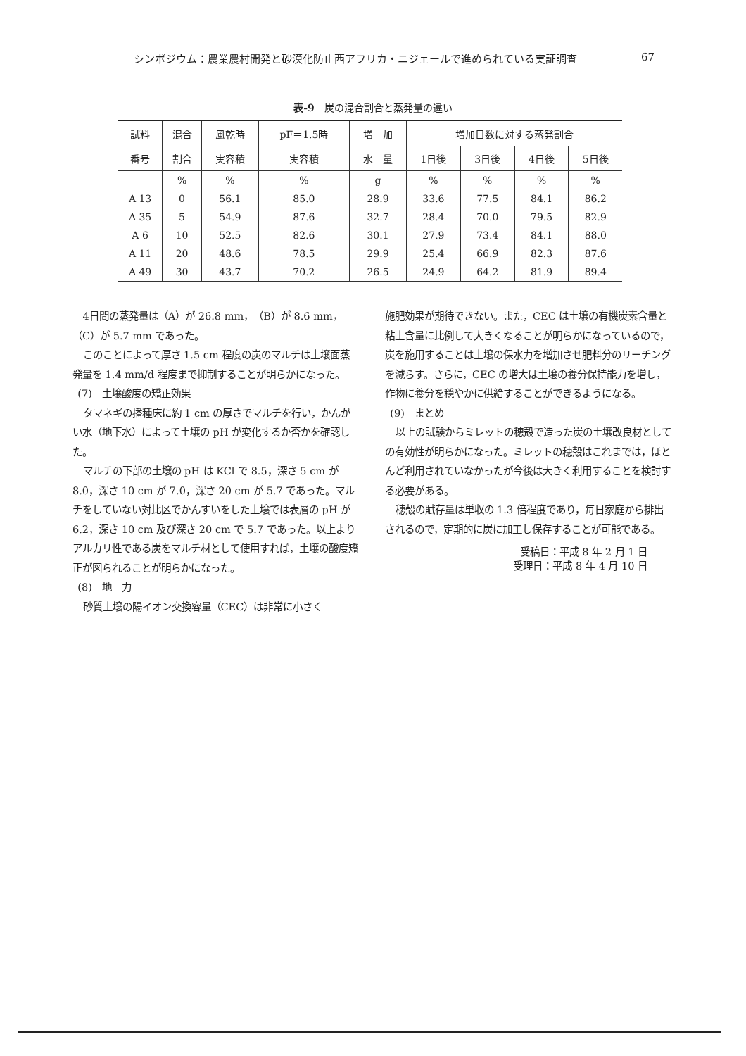シンポジウム：農業農村開発と砂漠化防止西アフリカ・ニジェールで進められている実証調査 67
表-9　炭の混合割合と蒸発量の違い
| 試料 | 混合 | 風乾時 | pF＝1.5時 | 増 加 | 増加日数に対する蒸発割合 | | | |
| --- | --- | --- | --- | --- | --- | --- | --- | --- |
| 番号 | 割合 | 実容積 | 実容積 | 水 量 | 1日後 | 3日後 | 4日後 | 5日後 |
| | % | % | % | g | % | % | % | % |
| A 13 | 0 | 56.1 | 85.0 | 28.9 | 33.6 | 77.5 | 84.1 | 86.2 |
| A 35 | 5 | 54.9 | 87.6 | 32.7 | 28.4 | 70.0 | 79.5 | 82.9 |
| A 6 | 10 | 52.5 | 82.6 | 30.1 | 27.9 | 73.4 | 84.1 | 88.0 |
| A 11 | 20 | 48.6 | 78.5 | 29.9 | 25.4 | 66.9 | 82.3 | 87.6 |
| A 49 | 30 | 43.7 | 70.2 | 26.5 | 24.9 | 64.2 | 81.9 | 89.4 |
4日間の蒸発量は（A）が 26.8 mm，（B）が 8.6 mm，（C）が 5.7 mm であった。
このことによって厚さ 1.5 cm 程度の炭のマルチは土壌面蒸発量を 1.4 mm/d 程度まで抑制することが明らかになった。
(7)　土壌酸度の矯正効果
タマネギの播種床に約 1 cm の厚さでマルチを行い，かんがい水（地下水）によって土壌の pH が変化するか否かを確認した。
マルチの下部の土壌の pH は KCl で 8.5，深さ 5 cm が 8.0，深さ 10 cm が 7.0，深さ 20 cm が 5.7 であった。マルチをしていない対比区でかんすいをした土壌では表層の pH が 6.2，深さ 10 cm 及び深さ 20 cm で 5.7 であった。以上よりアルカリ性である炭をマルチ材として使用すれば，土壌の酸度矯正が図られることが明らかになった。
(8)　地　力
砂質土壌の陽イオン交換容量（CEC）は非常に小さく
施肥効果が期待できない。また，CEC は土壌の有機炭素含量と粘土含量に比例して大きくなることが明らかになっているので，炭を施用することは土壌の保水力を増加させ肥料分のリーチングを減らす。さらに，CEC の増大は土壌の養分保持能力を増し，作物に養分を穏やかに供給することができるようになる。
(9)　まとめ
以上の試験からミレットの穂殻で造った炭の土壌改良材としての有効性が明らかになった。ミレットの穂殻はこれまでは，ほとんど利用されていなかったが今後は大きく利用することを検討する必要がある。
穂殻の賦存量は単収の 1.3 倍程度であり，毎日家庭から排出されるので，定期的に炭に加工し保存することが可能である。
受稿日：平成 8 年 2 月 1 日
受理日：平成 8 年 4 月 10 日